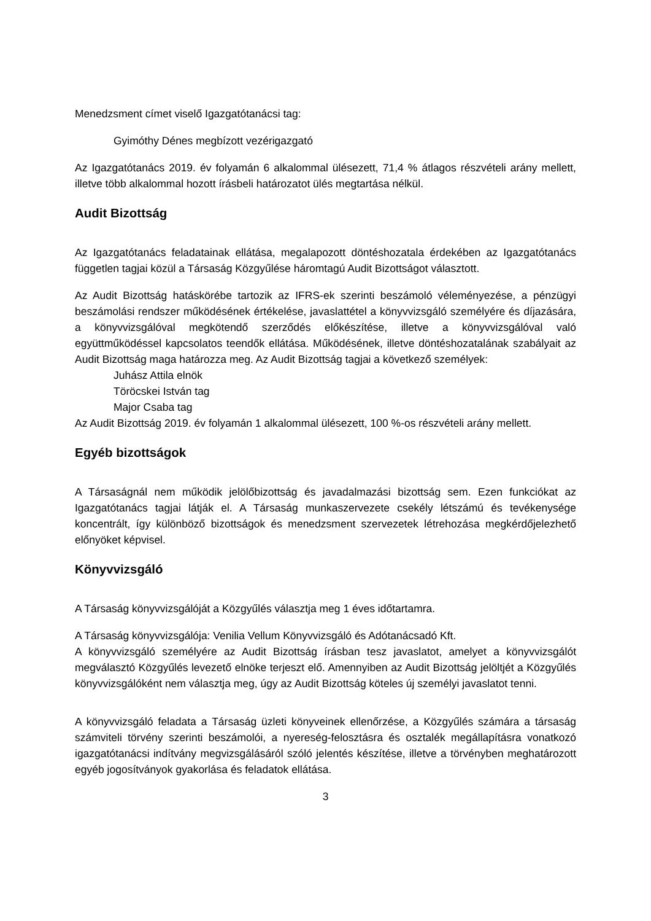Menedzsment címet viselő Igazgatótanácsi tag:
Gyimóthy Dénes megbízott vezérigazgató
Az Igazgatótanács 2019. év folyamán 6 alkalommal ülésezett, 71,4 % átlagos részvételi arány mellett, illetve több alkalommal hozott írásbeli határozatot ülés megtartása nélkül.
Audit Bizottság
Az Igazgatótanács feladatainak ellátása, megalapozott döntéshozatala érdekében az Igazgatótanács független tagjai közül a Társaság Közgyűlése háromtagú Audit Bizottságot választott.
Az Audit Bizottság hatáskörébe tartozik az IFRS-ek szerinti beszámoló véleményezése, a pénzügyi beszámolási rendszer működésének értékelése, javaslattétel a könyvvizsgáló személyére és díjazására, a könyvvizsgálóval megkötendő szerződés előkészítése, illetve a könyvvizsgálóval való együttműködéssel kapcsolatos teendők ellátása. Működésének, illetve döntéshozatalának szabályait az Audit Bizottság maga határozza meg. Az Audit Bizottság tagjai a következő személyek:
Juhász Attila elnök
Töröcskei István tag
Major Csaba tag
Az Audit Bizottság 2019. év folyamán 1 alkalommal ülésezett, 100 %-os részvételi arány mellett.
Egyéb bizottságok
A Társaságnál nem működik jelölőbizottság és javadalmazási bizottság sem. Ezen funkciókat az Igazgatótanács tagjai látják el. A Társaság munkaszervezete csekély létszámú és tevékenysége koncentrált, így különböző bizottságok és menedzsment szervezetek létrehozása megkérdőjelezhető előnyöket képvisel.
Könyvvizsgáló
A Társaság könyvvizsgálóját a Közgyűlés választja meg 1 éves időtartamra.
A Társaság könyvvizsgálója: Venilia Vellum Könyvvizsgáló és Adótanácsadó Kft.
A könyvvizsgáló személyére az Audit Bizottság írásban tesz javaslatot, amelyet a könyvvizsgálót megválasztó Közgyűlés levezető elnöke terjeszt elő. Amennyiben az Audit Bizottság jelöltjét a Közgyűlés könyvvizsgálóként nem választja meg, úgy az Audit Bizottság köteles új személyi javaslatot tenni.
A könyvvizsgáló feladata a Társaság üzleti könyveinek ellenőrzése, a Közgyűlés számára a társaság számviteli törvény szerinti beszámolói, a nyereség-felosztásra és osztalék megállapításra vonatkozó igazgatótanácsi indítvány megvizsgálásáról szóló jelentés készítése, illetve a törvényben meghatározott egyéb jogosítványok gyakorlása és feladatok ellátása.
3